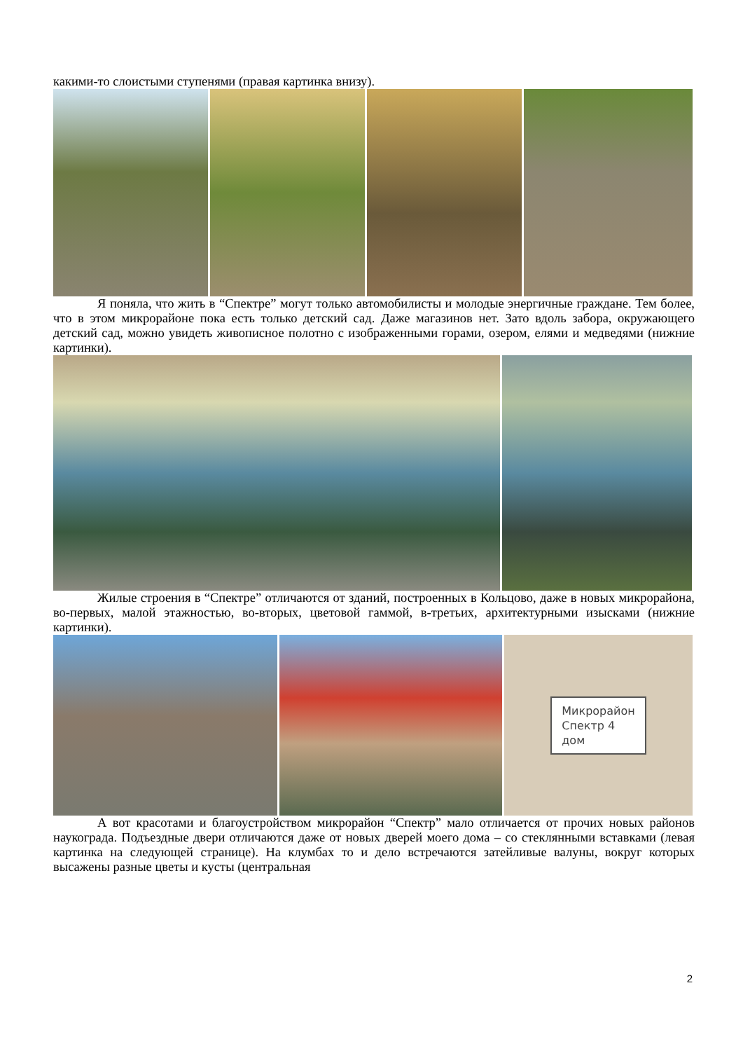какими-то слоистыми ступенями (правая картинка внизу).
Я поняла, что жить в “Спектре” могут только автомобилисты и молодые энергичные граждане. Тем более, что в этом микрорайоне пока есть только детский сад. Даже магазинов нет. Зато вдоль забора, окружающего детский сад, можно увидеть живописное полотно с изображенными горами, озером, елями и медведями (нижние картинки).
Жилые строения в “Спектре” отличаются от зданий, построенных в Кольцово, даже в новых микрорайона, во-первых, малой этажностью, во-вторых, цветовой гаммой, в-третьих, архитектурными изысками (нижние картинки).
Микрорайон
Спектр 4
дом
А вот красотами и благоустройством микрорайон “Спектр” мало отличается от прочих новых районов наукограда. Подъездные двери отличаются даже от новых дверей моего дома – со стеклянными вставками (левая картинка на следующей странице). На клумбах то и дело встречаются затейливые валуны, вокруг которых высажены разные цветы и кусты (центральная
2